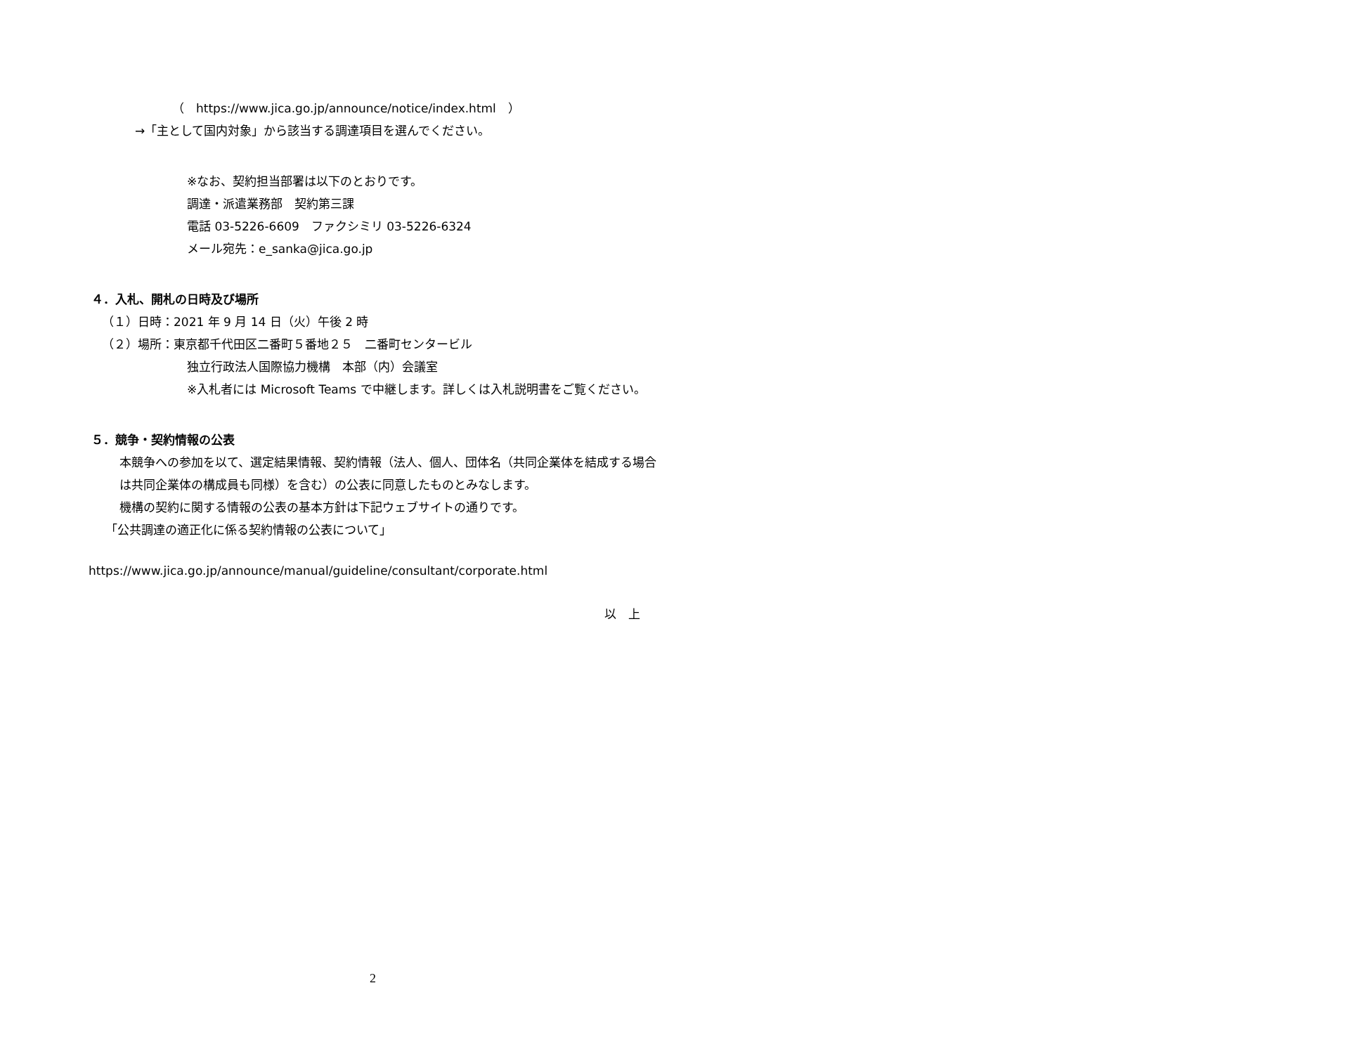（　https://www.jica.go.jp/announce/notice/index.html　）
→「主として国内対象」から該当する調達項目を選んでください。
※なお、契約担当部署は以下のとおりです。
調達・派遣業務部　契約第三課
電話 03-5226-6609　ファクシミリ 03-5226-6324
メール宛先：e_sanka@jica.go.jp
４．入札、開札の日時及び場所
（１）日時：2021 年 9 月 14 日（火）午後 2 時
（２）場所：東京都千代田区二番町５番地２５　二番町センタービル
独立行政法人国際協力機構　本部（内）会議室
※入札者には Microsoft Teams で中継します。詳しくは入札説明書をご覧ください。
５．競争・契約情報の公表
本競争への参加を以て、選定結果情報、契約情報（法人、個人、団体名（共同企業体を結成する場合は共同企業体の構成員も同様）を含む）の公表に同意したものとみなします。
機構の契約に関する情報の公表の基本方針は下記ウェブサイトの通りです。
「公共調達の適正化に係る契約情報の公表について」
https://www.jica.go.jp/announce/manual/guideline/consultant/corporate.html
以　上
2